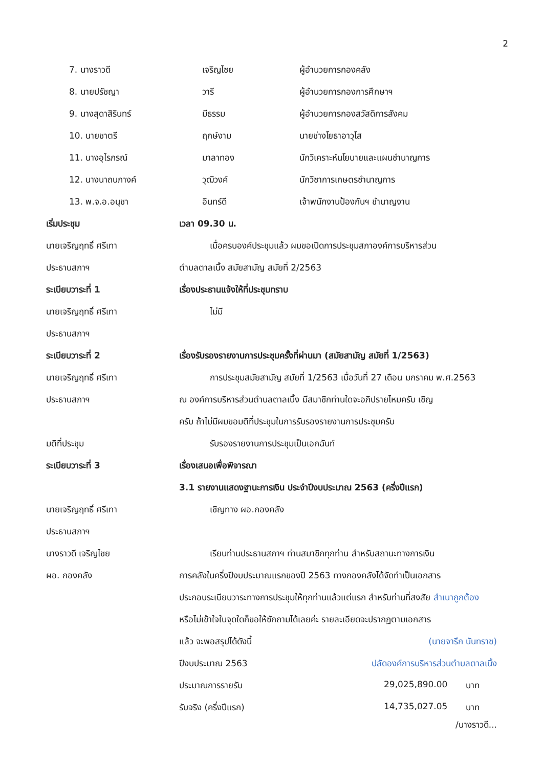2
7. นางราวดี เจริญไชย ผู้อำนวยการกองคลัง
8. นายปรัชญา วารี ผู้อำนวยการกองการศึกษาฯ
9. นางสุดาสิรินทร์ มีธรรม ผู้อำนวยการกองสวัสดิการสังคม
10. นายชาตรี ฤกษ์งาม นายช่างโยธาอาวุโส
11. นางอุไรภรณ์ มาลาทอง นักวิเคราะห์นโยบายและแผนชำนาญการ
12. นางนาถนภางค์ วุฒิวงค์ นักวิชาการเกษตรชำนาญการ
13. พ.จ.อ.อนุชา อินทร์ดี เจ้าพนักงานป้องกันฯ ชำนาญงาน
เริ่มประชุม เวลา 09.30 น.
นายเจริญฤทธิ์ ศรีเทา เมื่อครบองค์ประชุมแล้ว ผมขอเปิดการประชุมสภาองค์การบริหารส่วน
ประธานสภาฯ ตำบลตาลเนิ้ง สมัยสามัญ สมัยที่ 2/2563
ระเบียบวาระที่ 1 เรื่องประธานแจ้งให้ที่ประชุมทราบ
นายเจริญฤทธิ์ ศรีเทา ไม่มี
ประธานสภาฯ
ระเบียบวาระที่ 2 เรื่องรับรองรายงานการประชุมครั้งที่ผ่านมา (สมัยสามัญ สมัยที่ 1/2563)
นายเจริญฤทธิ์ ศรีเทา การประชุมสมัยสามัญ สมัยที่ 1/2563 เมื่อวันที่ 27 เดือน มกราคม พ.ศ.2563
ประธานสภาฯ ณ องค์การบริหารส่วนตำบลตาลเนิ้ง มีสมาชิกท่านใดจะอภิปรายไหมครับ เชิญ
ครับ ถ้าไม่มีผมขอมติที่ประชุมในการรับรองรายงานการประชุมครับ
มติที่ประชุม รับรองรายงานการประชุมเป็นเอกฉันท์
ระเบียบวาระที่ 3 เรื่องเสนอเพื่อพิจารณา
3.1 รายงานแสดงฐานะการเงิน ประจำปีงบประมาณ 2563 (ครึ่งปีแรก)
นายเจริญฤทธิ์ ศรีเทา เชิญทาง ผอ.กองคลัง
ประธานสภาฯ
นางราวดี เจริญไชย เรียนท่านประธานสภาฯ ท่านสมาชิกทุกท่าน สำหรับสถานะทางการเงิน
ผอ. กองคลัง การคลังในครึ่งปีงบประมาณแรกของปี 2563 ทางกองคลังได้จัดทำเป็นเอกสาร
ประกอบระเบียบวาระทางการประชุมให้ทุกท่านแล้วแต่แรก สำหรับท่านที่สงสัย สำเนาถูกต้อง
หรือไม่เข้าใจในจุดใดก็ขอให้ซักถามได้เลยค่ะ รายละเอียดจะปรากฏตามเอกสาร
แล้ว จะพอสรุปได้ดังนี้ (นายจารึก นันทราช)
ปีงบประมาณ 2563 ปลัดองค์การบริหารส่วนตำบลตาลเนิ้ง
ประมาณการรายรับ 29,025,890.00 บาท
รับจริง (ครึ่งปีแรก) 14,735,027.05 บาท
/นางราวดี...